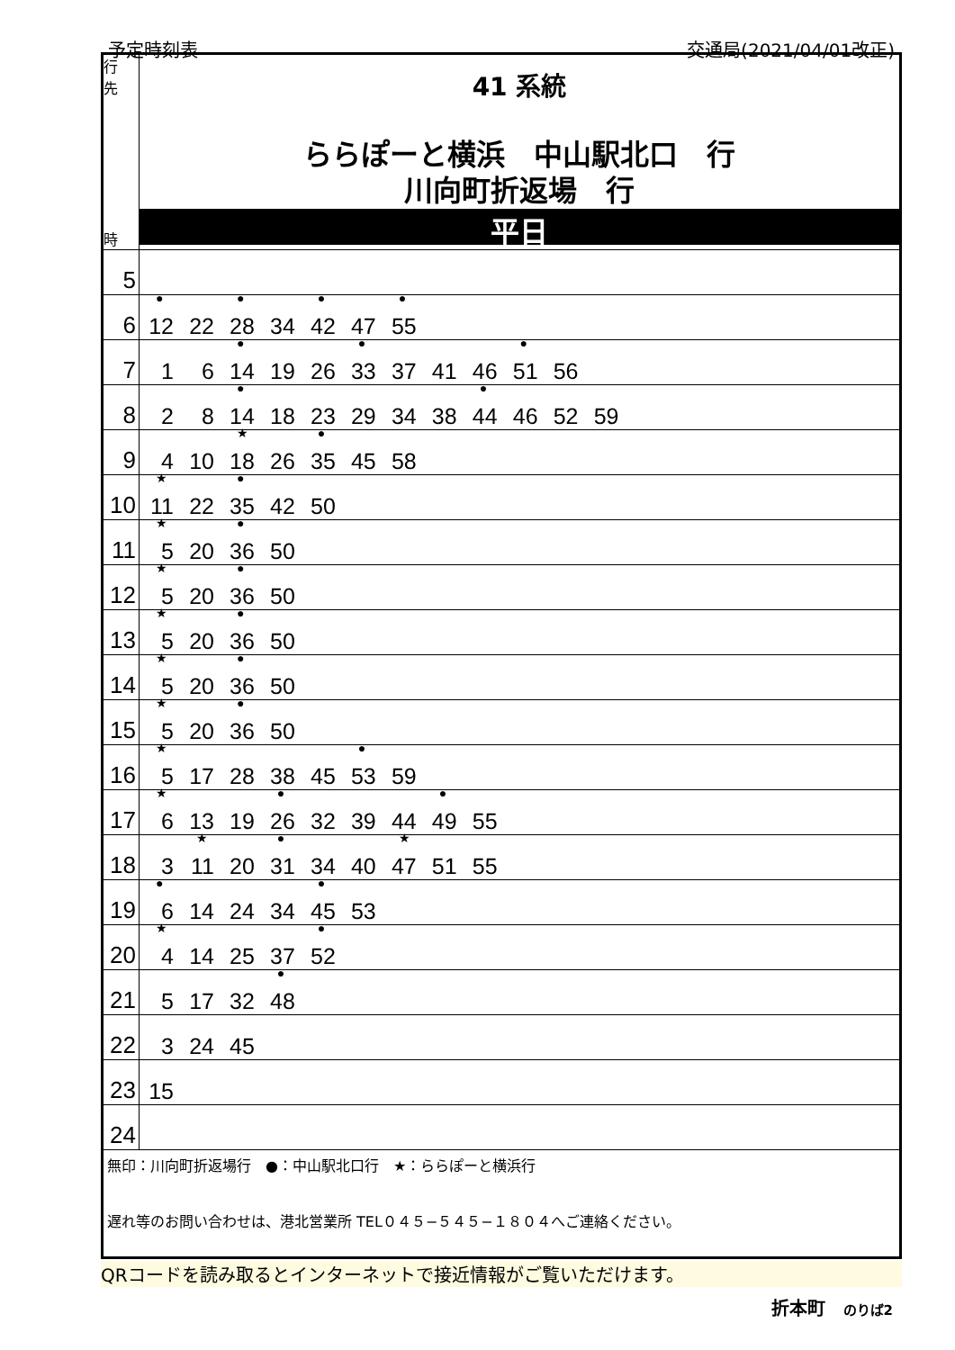予定時刻表 交通局(2021/04/01改正)
| 行 先 時 | 41 系統 ららぽーと横浜 中山駅北口 行 川向町折返場 行 平日 |
| 5 | |
| 6 | 12 ● 22 28 ● 34 42 ● 47 55 ● |
| 7 | 1 6 14 ● 19 26 33 ● 37 41 46 51 ● 56 |
| 8 | 2 8 14 ● 18 23 29 34 38 44 ● 46 52 59 |
| 9 | 4 10 18 ★ 26 35 ● 45 58 |
| 10 | 11 ★ 22 35 ● 42 50 |
| 11 | 5 ★ 20 36 ● 50 |
| 12 | 5 ★ 20 36 ● 50 |
| 13 | 5 ★ 20 36 ● 50 |
| 14 | 5 ★ 20 36 ● 50 |
| 15 | 5 ★ 20 36 ● 50 |
| 16 | 5 ★ 17 28 38 45 53 ● 59 |
| 17 | 6 ★ 13 19 26 ● 32 39 44 49 ● 55 |
| 18 | 3 11 ★ 20 31 ● 34 40 47 ★ 51 55 |
| 19 | 6 ● 14 24 34 45 ● 53 |
| 20 | 4 ★ 14 25 37 52 ● |
| 21 | 5 17 32 48 ● |
| 22 | 3 24 45 |
| 23 | 15 |
| 24 | |
| 無印：川向町折返場行 ●：中山駅北口行 ★：ららぽーと横浜行 遅れ等のお問い合わせは、港北営業所 TEL０４５−５４５−１８０４へご連絡ください。 | |
QRコードを読み取るとインターネットで接近情報がご覧いただけます。
折本町　のりば2